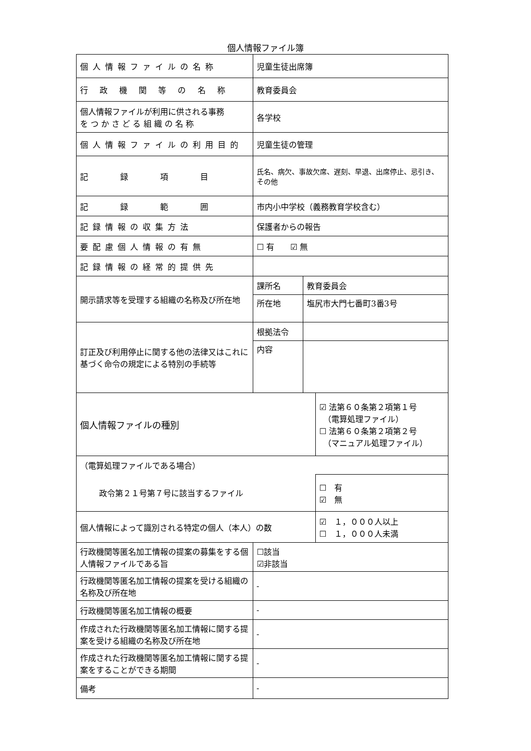個人情報ファイル簿
| 個人情報ファイルの名称 | 児童生徒出席簿 | | |
| 行 政 機 関 等 の 名 称 | 教育委員会 | | |
| 個人情報ファイルが利用に供される事務 を つ か さ ど る 組 織 の 名 称 | 各学校 | | |
| 個人情報ファイルの利用目的 | 児童生徒の管理 | | |
| 記 録 項 目 | 氏名、病欠、事故欠席、遅刻、早退、出席停止、忌引き、その他 | | |
| 記 録 範 囲 | 市内小中学校（義務教育学校含む） | | |
| 記録情報の収集方法 | 保護者からの報告 | | |
| 要配慮個人情報の有無 | ☐ 有 ☑ 無 | | |
| 記録情報の経常的提供先 | | | |
| 開示請求等を受理する組織の名称及び所在地 | 課所名 | 教育委員会 | |
| | 所在地 | 塩尻市大門七番町3番3号 | |
| 訂正及び利用停止に関する他の法律又はこれに基づく命令の規定による特別の手続等 | 根拠法令 | | |
| | 内容 | | |
| 個人情報ファイルの種別 | | | ☑ 法第６０条第２項第１号 （電算処理ファイル） ☐ 法第６０条第２項第２号 （マニュアル処理ファイル） |
| （電算処理ファイルである場合） | | | |
| 政令第２１号第７号に該当するファイル | | | ☐ 有 ☑ 無 |
| 個人情報によって識別される特定の個人（本人）の数 | | | ☑ １，０００人以上 ☐ １，０００人未満 |
| 行政機関等匿名加工情報の提案の募集をする個人情報ファイルである旨 | ☐該当 ☑非該当 | | |
| 行政機関等匿名加工情報の提案を受ける組織の名称及び所在地 | - | | |
| 行政機関等匿名加工情報の概要 | - | | |
| 作成された行政機関等匿名加工情報に関する提案を受ける組織の名称及び所在地 | - | | |
| 作成された行政機関等匿名加工情報に関する提案をすることができる期間 | - | | |
| 備考 | - | | |